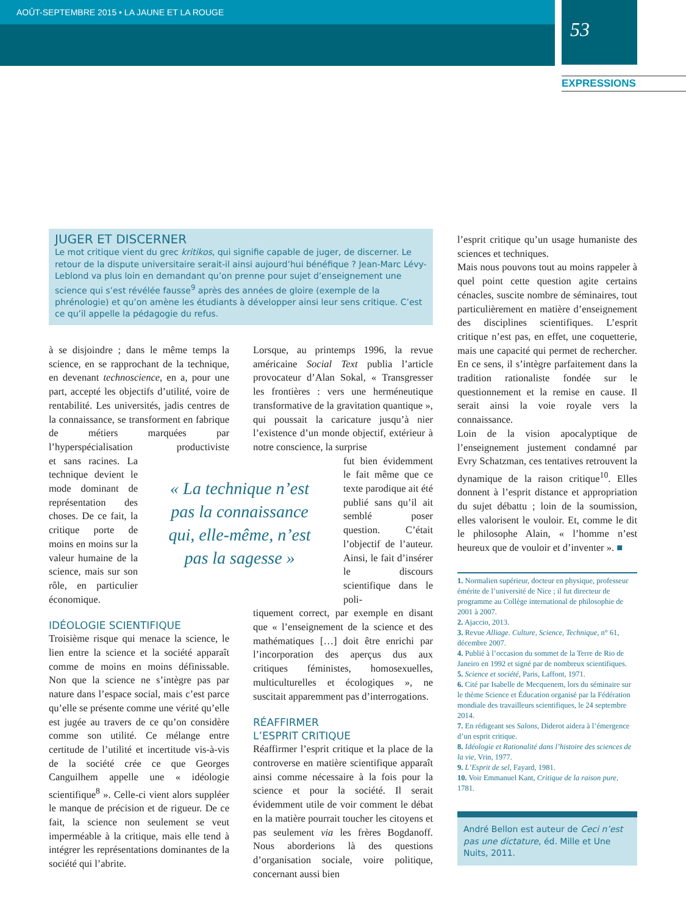AOÛT-SEPTEMBRE 2015 • LA JAUNE ET LA ROUGE
53
EXPRESSIONS
JUGER ET DISCERNER
Le mot critique vient du grec kritikos, qui signifie capable de juger, de discerner. Le retour de la dispute universitaire serait-il ainsi aujourd’hui bénéfique ? Jean-Marc Lévy-Leblond va plus loin en demandant qu’on prenne pour sujet d’enseignement une science qui s’est révélée fausse<sup>9</sup> après des années de gloire (exemple de la phrénologie) et qu’on amène les étudiants à développer ainsi leur sens critique. C’est ce qu’il appelle la pédagogie du refus.
à se disjoindre ; dans le même temps la science, en se rapprochant de la technique, en devenant technoscience, en a, pour une part, accepté les objectifs d’utilité, voire de rentabilité. Les universités, jadis centres de la connaissance, se transforment en fabrique de métiers marquées par l’hyperspécialisation productiviste et sans racines. La technique devient le mode dominant de représentation des choses. De ce fait, la critique porte de moins en moins sur la valeur humaine de la science, mais sur son rôle, en particulier économique.
IDÉOLOGIE SCIENTIFIQUE
Troisième risque qui menace la science, le lien entre la science et la société apparaît comme de moins en moins définissable. Non que la science ne s’intègre pas par nature dans l’espace social, mais c’est parce qu’elle se présente comme une vérité qu’elle est jugée au travers de ce qu’on considère comme son utilité. Ce mélange entre certitude de l’utilité et incertitude vis-à-vis de la société crée ce que Georges Canguilhem appelle une « idéologie scientifique<sup>8</sup> ». Celle-ci vient alors suppléer le manque de précision et de rigueur. De ce fait, la science non seulement se veut imperméable à la critique, mais elle tend à intégrer les représentations dominantes de la société qui l’abrite.
« La technique n’est pas la connaissance qui, elle-même, n’est pas la sagesse »
Lorsque, au printemps 1996, la revue américaine Social Text publia l’article provocateur d’Alan Sokal, « Transgresser les frontières : vers une herméneutique transformative de la gravitation quantique », qui poussait la caricature jusqu’à nier l’existence d’un monde objectif, extérieur à notre conscience, la surprise
fut bien évidemment le fait même que ce texte parodique ait été publié sans qu’il ait semblé poser question. C’était l’objectif de l’auteur. Ainsi, le fait d’insérer le discours scientifique dans le poli-
tiquement correct, par exemple en disant que « l’enseignement de la science et des mathématiques […] doit être enrichi par l’incorporation des aperçus dus aux critiques féministes, homosexuelles, multiculturelles et écologiques », ne suscitait apparemment pas d’interrogations.
RÉAFFIRMER
L’ESPRIT CRITIQUE
Réaffirmer l’esprit critique et la place de la controverse en matière scientifique apparaît ainsi comme nécessaire à la fois pour la science et pour la société. Il serait évidemment utile de voir comment le débat en la matière pourrait toucher les citoyens et pas seulement via les frères Bogdanoff. Nous aborderions là des questions d’organisation sociale, voire politique, concernant aussi bien
l’esprit critique qu’un usage humaniste des sciences et techniques.
Mais nous pouvons tout au moins rappeler à quel point cette question agite certains cénacles, suscite nombre de séminaires, tout particulièrement en matière d’enseignement des disciplines scientifiques. L’esprit critique n’est pas, en effet, une coquetterie, mais une capacité qui permet de rechercher. En ce sens, il s’intègre parfaitement dans la tradition rationaliste fondée sur le questionnement et la remise en cause. Il serait ainsi la voie royale vers la connaissance.
Loin de la vision apocalyptique de l’enseignement justement condamné par Evry Schatzman, ces tentatives retrouvent la dynamique de la raison critique<sup>10</sup>. Elles donnent à l’esprit distance et appropriation du sujet débattu ; loin de la soumission, elles valorisent le vouloir. Et, comme le dit le philosophe Alain, « l’homme n’est heureux que de vouloir et d’inventer ». ■
1. Normalien supérieur, docteur en physique, professeur émérite de l’université de Nice ; il fut directeur de programme au Collège international de philosophie de 2001 à 2007.
2. Ajaccio, 2013.
3. Revue Alliage. Culture, Science, Technique, n° 61, décembre 2007.
4. Publié à l’occasion du sommet de la Terre de Rio de Janeiro en 1992 et signé par de nombreux scientifiques.
5. Science et société, Paris, Laffont, 1971.
6. Cité par Isabelle de Mecquenem, lors du séminaire sur le thème Science et Éducation organisé par la Fédération mondiale des travailleurs scientifiques, le 24 septembre 2014.
7. En rédigeant ses Salons, Diderot aidera à l’émergence d’un esprit critique.
8. Idéologie et Rationalité dans l’histoire des sciences de la vie, Vrin, 1977.
9. L’Esprit de sel, Fayard, 1981.
10. Voir Emmanuel Kant, Critique de la raison pure, 1781.
André Bellon est auteur de Ceci n’est pas une dictature, éd. Mille et Une Nuits, 2011.